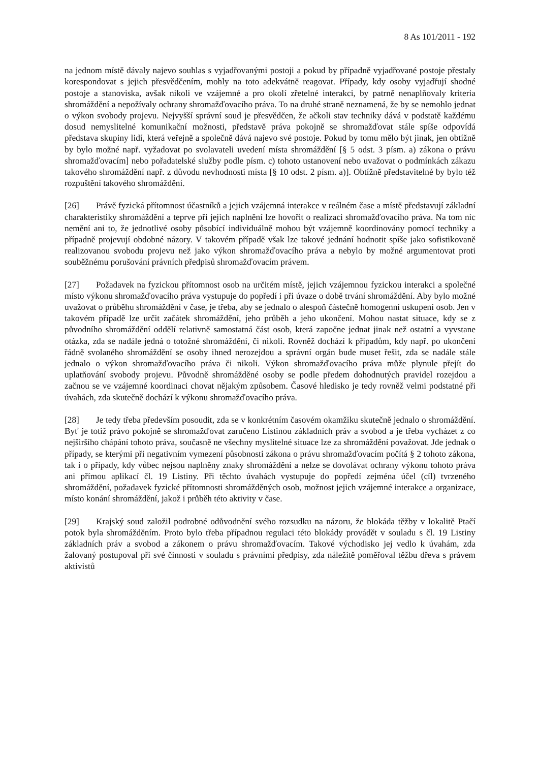8 As 101/2011 - 192
na jednom místě dávaly najevo souhlas s vyjadřovanými postoji a pokud by případně vyjadřované postoje přestaly korespondovat s jejich přesvědčením, mohly na toto adekvátně reagovat. Případy, kdy osoby vyjadřují shodné postoje a stanoviska, avšak nikoli ve vzájemné a pro okolí zřetelné interakci, by patrně nenaplňovaly kriteria shromáždění a nepožívaly ochrany shromažďovacího práva. To na druhé straně neznamená, že by se nemohlo jednat o výkon svobody projevu. Nejvyšší správní soud je přesvědčen, že ačkoli stav techniky dává v podstatě každému dosud nemyslitelné komunikační možnosti, představě práva pokojně se shromažďovat stále spíše odpovídá představa skupiny lidí, která veřejně a společně dává najevo své postoje. Pokud by tomu mělo být jinak, jen obtížně by bylo možné např. vyžadovat po svolavateli uvedení místa shromáždění [§ 5 odst. 3 písm. a) zákona o právu shromažďovacím] nebo pořadatelské služby podle písm. c) tohoto ustanovení nebo uvažovat o podmínkách zákazu takového shromáždění např. z důvodu nevhodnosti místa [§ 10 odst. 2 písm. a)]. Obtížně představitelné by bylo též rozpuštění takového shromáždění.
[26] Právě fyzická přítomnost účastníků a jejich vzájemná interakce v reálném čase a místě představují základní charakteristiky shromáždění a teprve při jejich naplnění lze hovořit o realizaci shromažďovacího práva. Na tom nic nemění ani to, že jednotlivé osoby působící individuálně mohou být vzájemně koordinovány pomocí techniky a případně projevují obdobné názory. V takovém případě však lze takové jednání hodnotit spíše jako sofistikovaně realizovanou svobodu projevu než jako výkon shromažďovacího práva a nebylo by možné argumentovat proti souběžnému porušování právních předpisů shromažďovacím právem.
[27] Požadavek na fyzickou přítomnost osob na určitém místě, jejich vzájemnou fyzickou interakci a společné místo výkonu shromažďovacího práva vystupuje do popředí i při úvaze o době trvání shromáždění. Aby bylo možné uvažovat o průběhu shromáždění v čase, je třeba, aby se jednalo o alespoň částečně homogenní uskupení osob. Jen v takovém případě lze určit začátek shromáždění, jeho průběh a jeho ukončení. Mohou nastat situace, kdy se z původního shromáždění oddělí relativně samostatná část osob, která započne jednat jinak než ostatní a vyvstane otázka, zda se nadále jedná o totožné shromáždění, či nikoli. Rovněž dochází k případům, kdy např. po ukončení řádně svolaného shromáždění se osoby ihned nerozejdou a správní orgán bude muset řešit, zda se nadále stále jednalo o výkon shromažďovacího práva či nikoli. Výkon shromažďovacího práva může plynule přejít do uplatňování svobody projevu. Původně shromážděné osoby se podle předem dohodnutých pravidel rozejdou a začnou se ve vzájemné koordinaci chovat nějakým způsobem. Časové hledisko je tedy rovněž velmi podstatné při úvahách, zda skutečně dochází k výkonu shromažďovacího práva.
[28] Je tedy třeba především posoudit, zda se v konkrétním časovém okamžiku skutečně jednalo o shromáždění. Byť je totiž právo pokojně se shromažďovat zaručeno Listinou základních práv a svobod a je třeba vycházet z co nejširšího chápání tohoto práva, současně ne všechny myslitelné situace lze za shromáždění považovat. Jde jednak o případy, se kterými při negativním vymezení působnosti zákona o právu shromažďovacím počítá § 2 tohoto zákona, tak i o případy, kdy vůbec nejsou naplněny znaky shromáždění a nelze se dovolávat ochrany výkonu tohoto práva ani přímou aplikací čl. 19 Listiny. Při těchto úvahách vystupuje do popředí zejména účel (cíl) tvrzeného shromáždění, požadavek fyzické přítomnosti shromážděných osob, možnost jejich vzájemné interakce a organizace, místo konání shromáždění, jakož i průběh této aktivity v čase.
[29] Krajský soud založil podrobné odůvodnění svého rozsudku na názoru, že blokáda těžby v lokalitě Ptačí potok byla shromážděním. Proto bylo třeba případnou regulaci této blokády provádět v souladu s čl. 19 Listiny základních práv a svobod a zákonem o právu shromažďovacím. Takové východisko jej vedlo k úvahám, zda žalovaný postupoval při své činnosti v souladu s právními předpisy, zda náležitě poměřoval těžbu dřeva s právem aktivistů